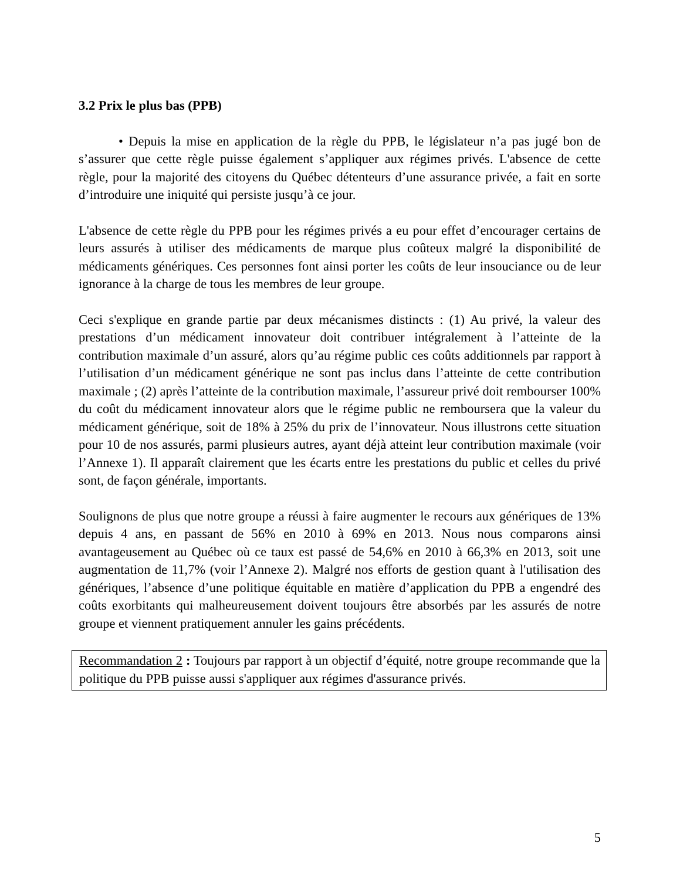3.2 Prix le plus bas (PPB)
• Depuis la mise en application de la règle du PPB, le législateur n’a pas jugé bon de s’assurer que cette règle puisse également s’appliquer aux régimes privés. L'absence de cette règle, pour la majorité des citoyens du Québec détenteurs d’une assurance privée, a fait en sorte d’introduire une iniquité qui persiste jusqu’à ce jour.
L'absence de cette règle du PPB pour les régimes privés a eu pour effet d’encourager certains de leurs assurés à utiliser des médicaments de marque plus coûteux malgré la disponibilité de médicaments génériques. Ces personnes font ainsi porter les coûts de leur insouciance ou de leur ignorance à la charge de tous les membres de leur groupe.
Ceci s'explique en grande partie par deux mécanismes distincts : (1) Au privé, la valeur des prestations d’un médicament innovateur doit contribuer intégralement à l’atteinte de la contribution maximale d’un assuré, alors qu’au régime public ces coûts additionnels par rapport à l’utilisation d’un médicament générique ne sont pas inclus dans l’atteinte de cette contribution maximale ; (2) après l’atteinte de la contribution maximale, l’assureur privé doit rembourser 100% du coût du médicament innovateur alors que le régime public ne remboursera que la valeur du médicament générique, soit de 18% à 25% du prix de l’innovateur. Nous illustrons cette situation pour 10 de nos assurés, parmi plusieurs autres, ayant déjà atteint leur contribution maximale (voir l’Annexe 1). Il apparaît clairement que les écarts entre les prestations du public et celles du privé sont, de façon générale, importants.
Soulignons de plus que notre groupe a réussi à faire augmenter le recours aux génériques de 13% depuis 4 ans, en passant de 56% en 2010 à 69% en 2013. Nous nous comparons ainsi avantageusement au Québec où ce taux est passé de 54,6% en 2010 à 66,3% en 2013, soit une augmentation de 11,7% (voir l’Annexe 2). Malgré nos efforts de gestion quant à l'utilisation des génériques, l’absence d’une politique équitable en matière d’application du PPB a engendré des coûts exorbitants qui malheureusement doivent toujours être absorbés par les assurés de notre groupe et viennent pratiquement annuler les gains précédents.
Recommandation 2 : Toujours par rapport à un objectif d’équité, notre groupe recommande que la politique du PPB puisse aussi s'appliquer aux régimes d'assurance privés.
5